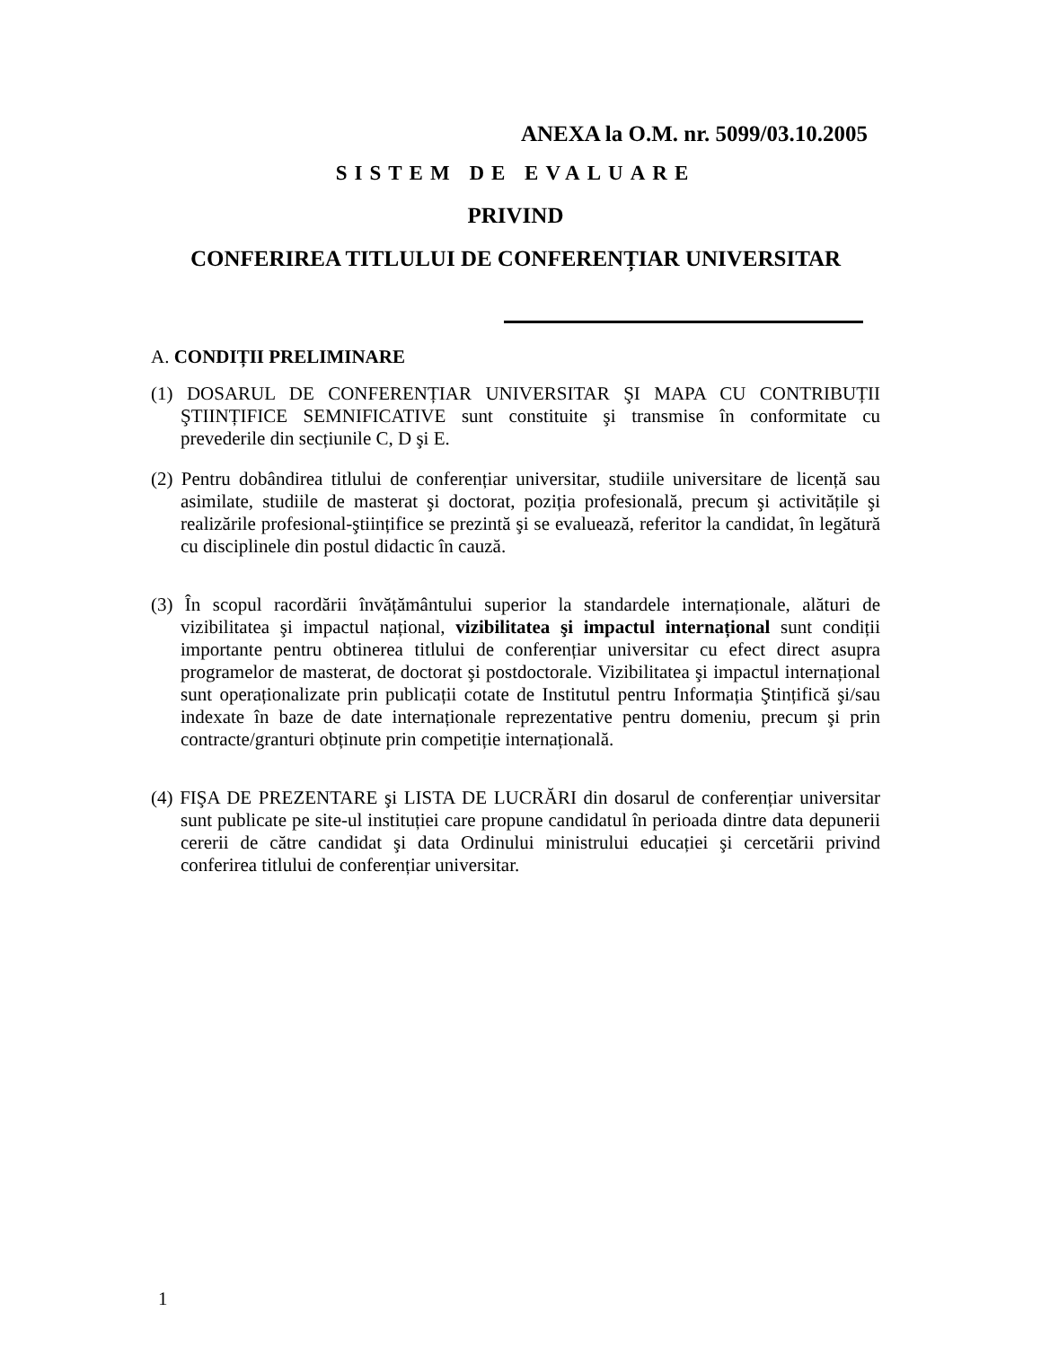ANEXA la O.M. nr. 5099/03.10.2005
SISTEM DE EVALUARE
PRIVIND
CONFERIREA TITLULUI DE CONFERENȚIAR UNIVERSITAR
A. CONDIȚII PRELIMINARE
(1) DOSARUL DE CONFERENȚIAR UNIVERSITAR ŞI MAPA CU CONTRIBUȚII ŞTIINȚIFICE SEMNIFICATIVE sunt constituite şi transmise în conformitate cu prevederile din secțiunile C, D şi E.
(2) Pentru dobândirea titlului de conferențiar universitar, studiile universitare de licență sau asimilate, studiile de masterat şi doctorat, poziția profesională, precum şi activitățile şi realizările profesional-ştiințifice se prezintă şi se evaluează, referitor la candidat, în legătură cu disciplinele din postul didactic în cauză.
(3) În scopul racordării învățământului superior la standardele internaționale, alături de vizibilitatea şi impactul național, vizibilitatea şi impactul internațional sunt condiții importante pentru obtinerea titlului de conferențiar universitar cu efect direct asupra programelor de masterat, de doctorat şi postdoctorale. Vizibilitatea şi impactul internațional sunt operaționalizate prin publicații cotate de Institutul pentru Informația Ştințifică şi/sau indexate în baze de date internaționale reprezentative pentru domeniu, precum şi prin contracte/granturi obținute prin competiție internațională.
(4) FIŞA DE PREZENTARE şi LISTA DE LUCRĂRI din dosarul de conferențiar universitar sunt publicate pe site-ul instituției care propune candidatul în perioada dintre data depunerii cererii de către candidat şi data Ordinului ministrului educației şi cercetării privind conferirea titlului de conferențiar universitar.
1